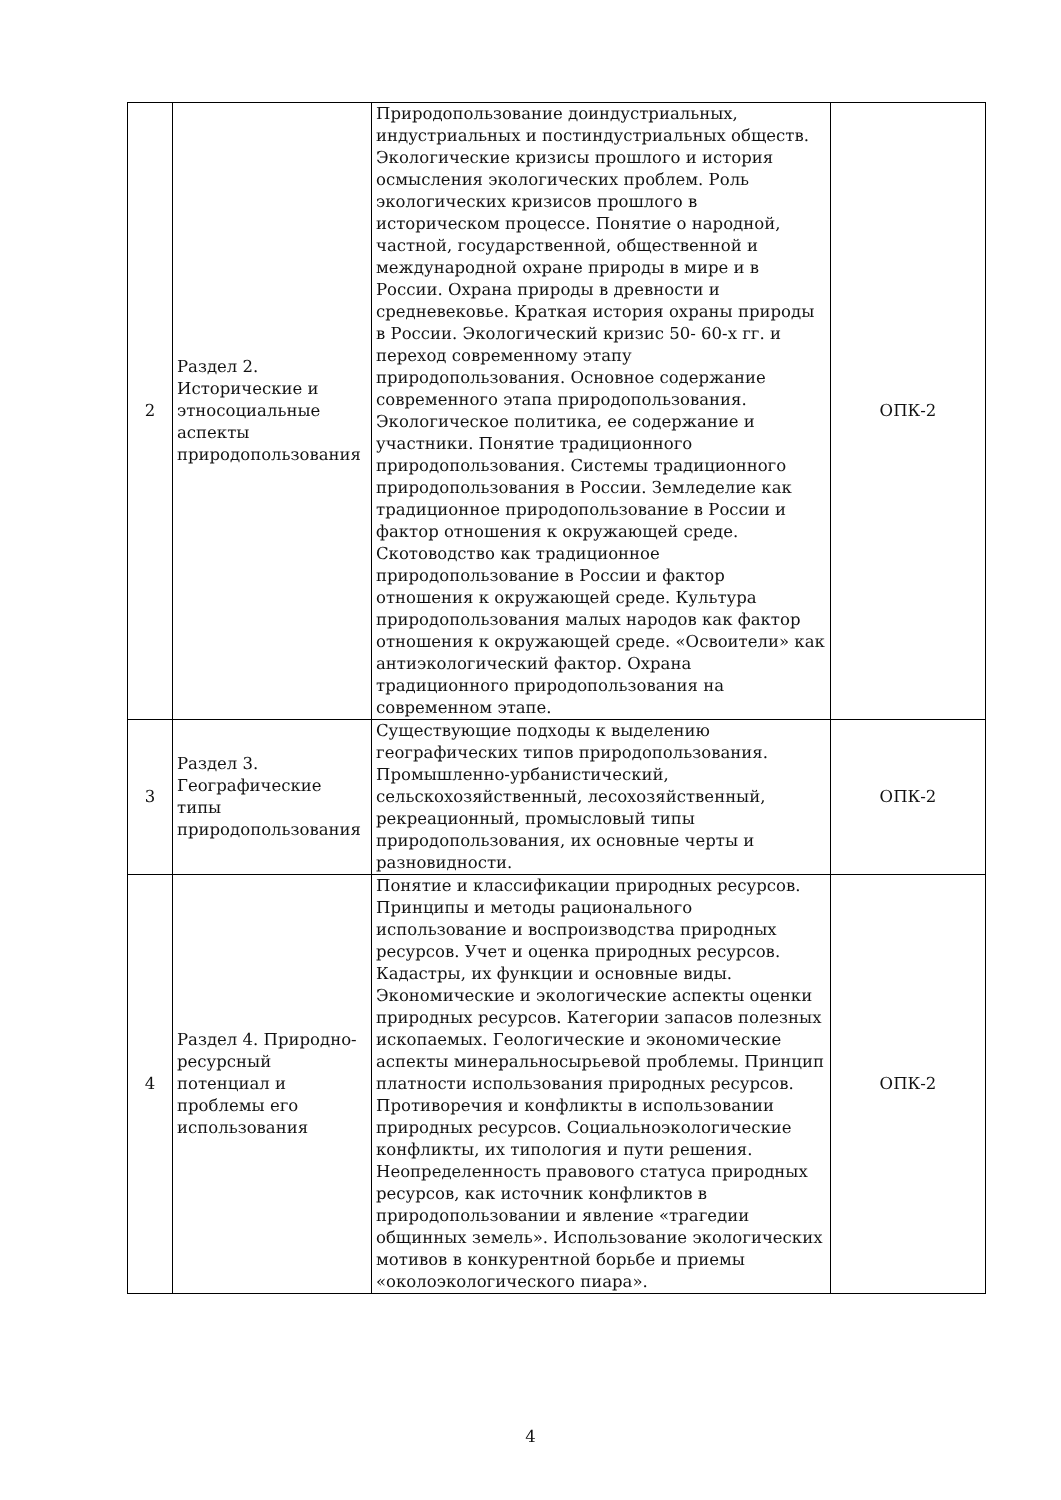| 2 | Раздел 2. Исторические и этносоциальные аспекты природопользования | Природопользование доиндустриальных, индустриальных и постиндустриальных обществ. Экологические кризисы прошлого и история осмысления экологических проблем. Роль экологических кризисов прошлого в историческом процессе. Понятие о народной, частной, государственной, общественной и международной охране природы в мире и в России. Охрана природы в древности и средневековье. Краткая история охраны природы в России. Экологический кризис 50- 60-х гг. и переход современному этапу природопользования. Основное содержание современного этапа природопользования. Экологическое политика, ее содержание и участники. Понятие традиционного природопользования. Системы традиционного природопользования в России. Земледелие как традиционное природопользование в России и фактор отношения к окружающей среде. Скотоводство как традиционное природопользование в России и фактор отношения к окружающей среде. Культура природопользования малых народов как фактор отношения к окружающей среде. «Освоители» как антиэкологический фактор. Охрана традиционного природопользования на современном этапе. | ОПК-2 |
| 3 | Раздел 3. Географические типы природопользования | Существующие подходы к выделению географических типов природопользования. Промышленно-урбанистический, сельскохозяйственный, лесохозяйственный, рекреационный, промысловый типы природопользования, их основные черты и разновидности. | ОПК-2 |
| 4 | Раздел 4. Природно-ресурсный потенциал и проблемы его использования | Понятие и классификации природных ресурсов. Принципы и методы рационального использование и воспроизводства природных ресурсов. Учет и оценка природных ресурсов. Кадастры, их функции и основные виды. Экономические и экологические аспекты оценки природных ресурсов. Категории запасов полезных ископаемых. Геологические и экономические аспекты минеральносырьевой проблемы. Принцип платности использования природных ресурсов. Противоречия и конфликты в использовании природных ресурсов. Социальноэкологические конфликты, их типология и пути решения. Неопределенность правового статуса природных ресурсов, как источник конфликтов в природопользовании и явление «трагедии общинных земель». Использование экологических мотивов в конкурентной борьбе и приемы «околоэкологического пиара». | ОПК-2 |
4